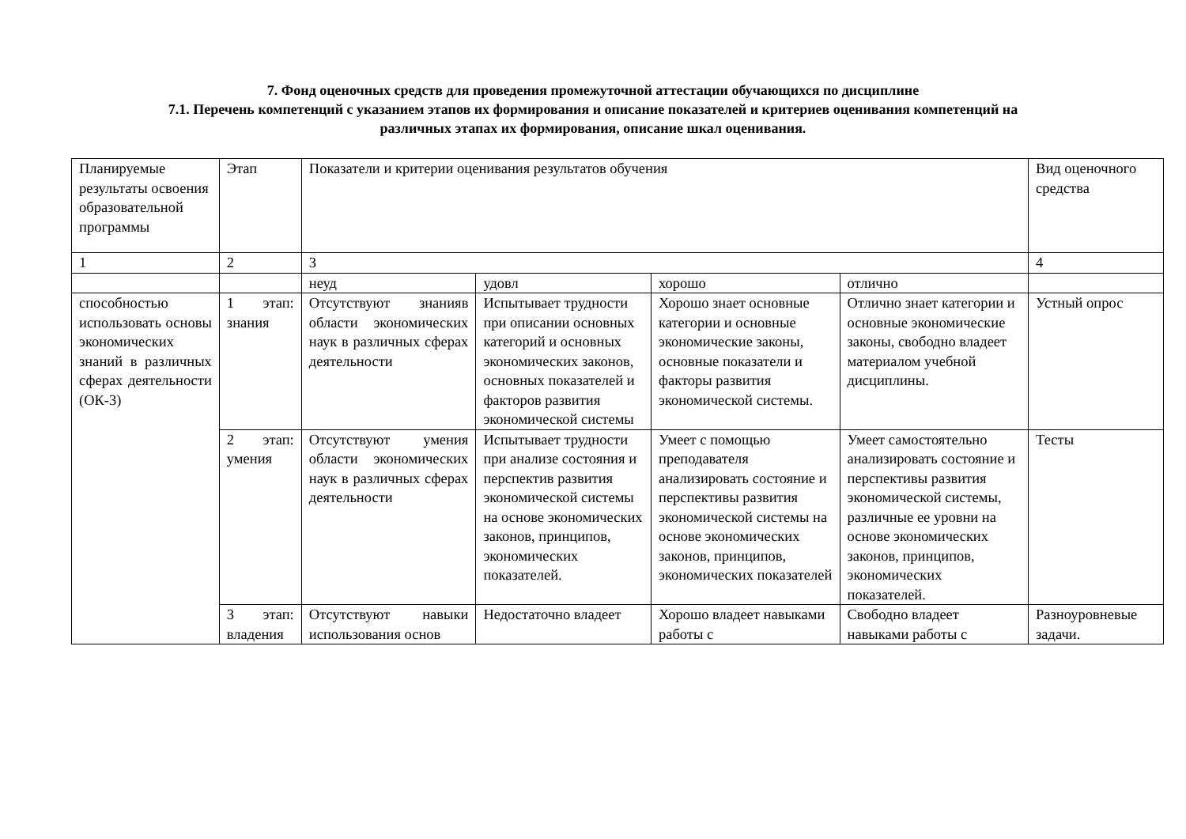7. Фонд оценочных средств для проведения промежуточной аттестации обучающихся по дисциплине
7.1. Перечень компетенций с указанием этапов их формирования и описание показателей и критериев оценивания компетенций на
различных этапах их формирования, описание шкал оценивания.
| Планируемые результаты освоения образовательной программы | Этап | Показатели и критерии оценивания результатов обучения | | | | Вид оценочного средства |
| 1 | 2 | 3 | | | | 4 |
| | | неуд | удовл | хорошо | отлично | |
| способностью использовать основы экономических знаний в различных сферах деятельности (ОК-3) | 1 этап: знания | Отсутствуют знанияв области экономических наук в различных сферах деятельности | Испытывает трудности при описании основных категорий и основных экономических законов, основных показателей и факторов развития экономической системы | Хорошо знает основные категории и основные экономические законы, основные показатели и факторы развития экономической системы. | Отлично знает категории и основные экономические законы, свободно владеет материалом учебной дисциплины. | Устный опрос |
| | 2 этап: умения | Отсутствуют умения области экономических наук в различных сферах деятельности | Испытывает трудности при анализе состояния и перспектив развития экономической системы на основе экономических законов, принципов, экономических показателей. | Умеет с помощью преподавателя анализировать состояние и перспективы развития экономической системы на основе экономических законов, принципов, экономических показателей | Умеет самостоятельно анализировать состояние и перспективы развития экономической системы, различные ее уровни на основе экономических законов, принципов, экономических показателей. | Тесты |
| | 3 этап: владения | Отсутствуют навыки использования основ | Недостаточно владеет | Хорошо владеет навыками работы с | Свободно владеет навыками работы с | Разноуровневые задачи. |